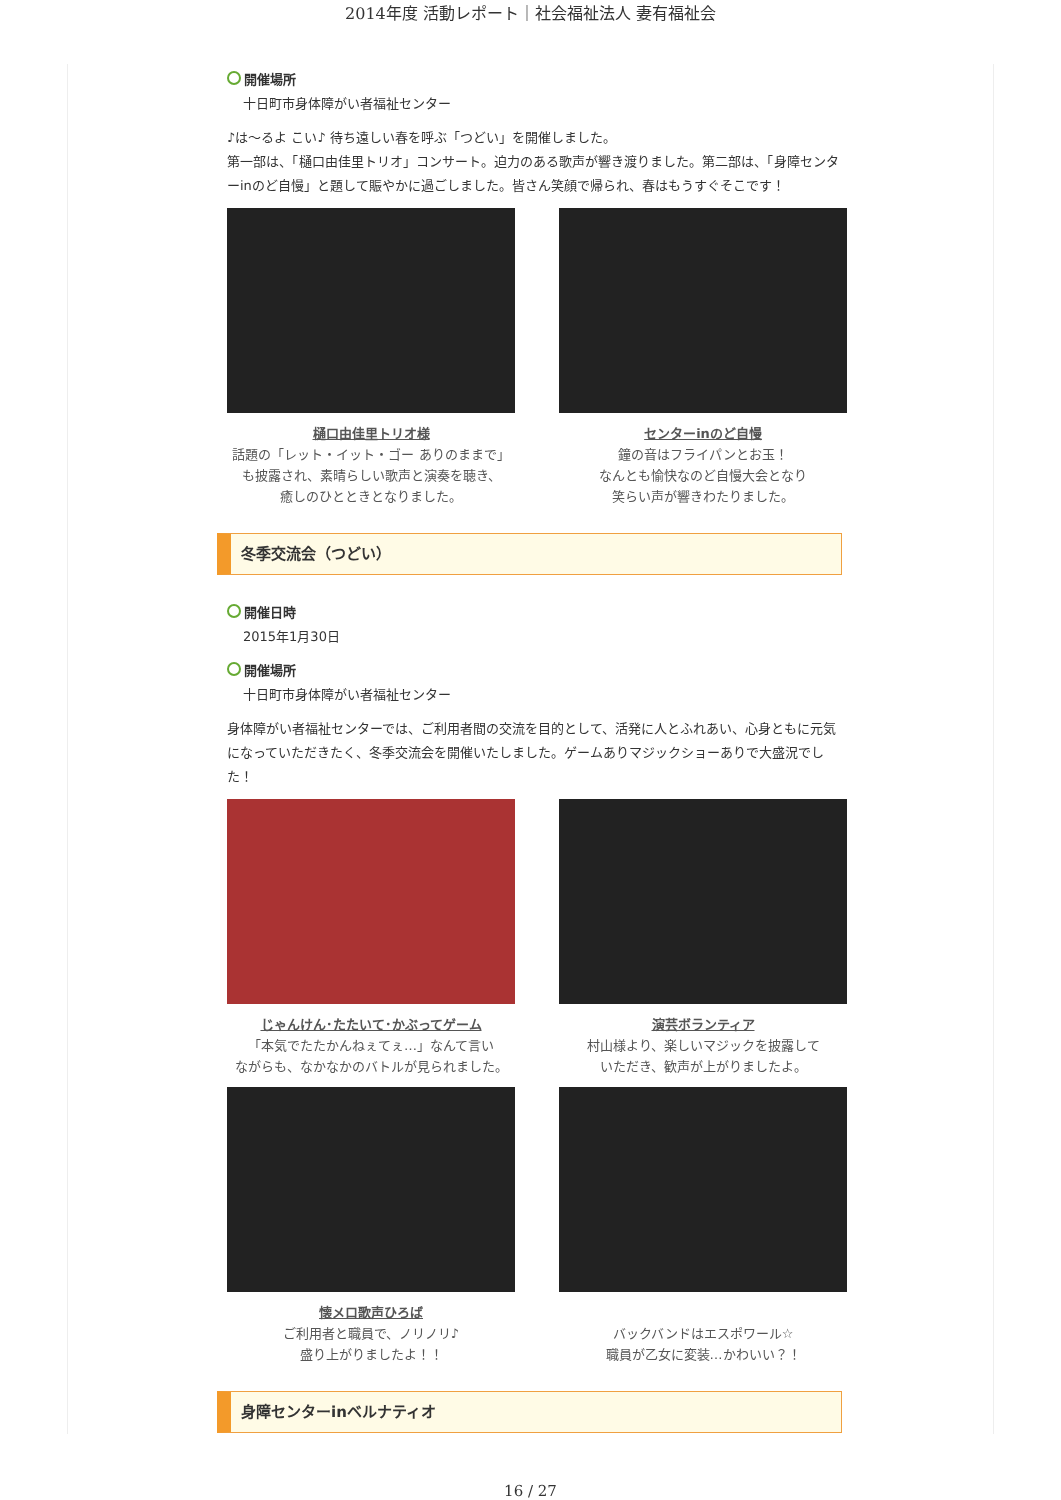2014年度 活動レポート｜社会福祉法人 妻有福祉会
開催場所
十日町市身体障がい者福祉センター
♪は～るよ こい♪ 待ち遠しい春を呼ぶ「つどい」を開催しました。
第一部は、「樋口由佳里トリオ」コンサート。迫力のある歌声が響き渡りました。第二部は、「身障センターinのど自慢」と題して賑やかに過ごしました。皆さん笑顔で帰られ、春はもうすぐそこです！
樋口由佳里トリオ様
話題の「レット・イット・ゴー ありのままで」
も披露され、素晴らしい歌声と演奏を聴き、
癒しのひとときとなりました。
センターinのど自慢
鐘の音はフライパンとお玉！
なんとも愉快なのど自慢大会となり
笑らい声が響きわたりました。
冬季交流会（つどい）
開催日時
2015年1月30日
開催場所
十日町市身体障がい者福祉センター
身体障がい者福祉センターでは、ご利用者間の交流を目的として、活発に人とふれあい、心身ともに元気になっていただきたく、冬季交流会を開催いたしました。ゲームありマジックショーありで大盛況でした！
じゃんけん･たたいて･かぶってゲーム
「本気でたたかんねぇてぇ…」なんて言い
ながらも、なかなかのバトルが見られました。
演芸ボランティア
村山様より、楽しいマジックを披露して
いただき、歓声が上がりましたよ。
懐メロ歌声ひろば
ご利用者と職員で、ノリノリ♪
盛り上がりましたよ！！
バックバンドはエスポワール☆
職員が乙女に変装…かわいい？！
身障センターinベルナティオ
16 / 27